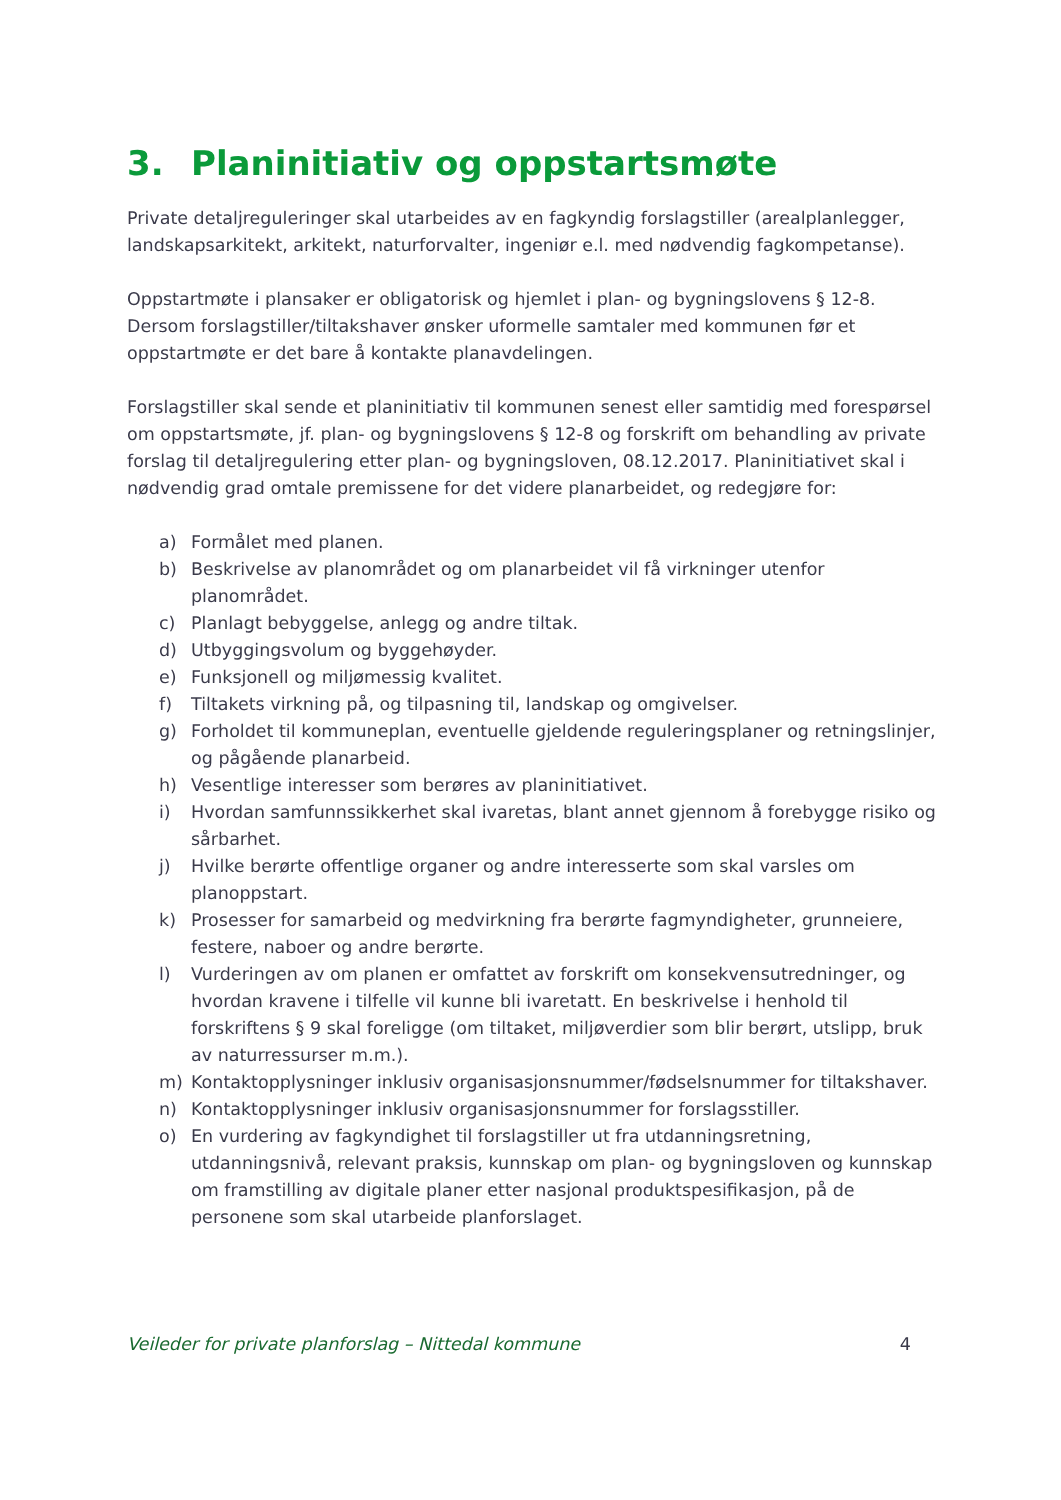3. Planinitiativ og oppstartsmøte
Private detaljreguleringer skal utarbeides av en fagkyndig forslagstiller (arealplanlegger, landskapsarkitekt, arkitekt, naturforvalter, ingeniør e.l. med nødvendig fagkompetanse).
Oppstartmøte i plansaker er obligatorisk og hjemlet i plan- og bygningslovens § 12-8. Dersom forslagstiller/tiltakshaver ønsker uformelle samtaler med kommunen før et oppstartmøte er det bare å kontakte planavdelingen.
Forslagstiller skal sende et planinitiativ til kommunen senest eller samtidig med forespørsel om oppstartsmøte, jf. plan- og bygningslovens § 12-8 og forskrift om behandling av private forslag til detaljregulering etter plan- og bygningsloven, 08.12.2017. Planinitiativet skal i nødvendig grad omtale premissene for det videre planarbeidet, og redegjøre for:
a) Formålet med planen.
b) Beskrivelse av planområdet og om planarbeidet vil få virkninger utenfor planområdet.
c) Planlagt bebyggelse, anlegg og andre tiltak.
d) Utbyggingsvolum og byggehøyder.
e) Funksjonell og miljømessig kvalitet.
f) Tiltakets virkning på, og tilpasning til, landskap og omgivelser.
g) Forholdet til kommuneplan, eventuelle gjeldende reguleringsplaner og retningslinjer, og pågående planarbeid.
h) Vesentlige interesser som berøres av planinitiativet.
i) Hvordan samfunnssikkerhet skal ivaretas, blant annet gjennom å forebygge risiko og sårbarhet.
j) Hvilke berørte offentlige organer og andre interesserte som skal varsles om planoppstart.
k) Prosesser for samarbeid og medvirkning fra berørte fagmyndigheter, grunneiere, festere, naboer og andre berørte.
l) Vurderingen av om planen er omfattet av forskrift om konsekvensutredninger, og hvordan kravene i tilfelle vil kunne bli ivaretatt. En beskrivelse i henhold til forskriftens § 9 skal foreligge (om tiltaket, miljøverdier som blir berørt, utslipp, bruk av naturressurser m.m.).
m) Kontaktopplysninger inklusiv organisasjonsnummer/fødselsnummer for tiltakshaver.
n) Kontaktopplysninger inklusiv organisasjonsnummer for forslagsstiller.
o) En vurdering av fagkyndighet til forslagstiller ut fra utdanningsretning, utdanningsnivå, relevant praksis, kunnskap om plan- og bygningsloven og kunnskap om framstilling av digitale planer etter nasjonal produktspesifikasjon, på de personene som skal utarbeide planforslaget.
Veileder for private planforslag – Nittedal kommune 4